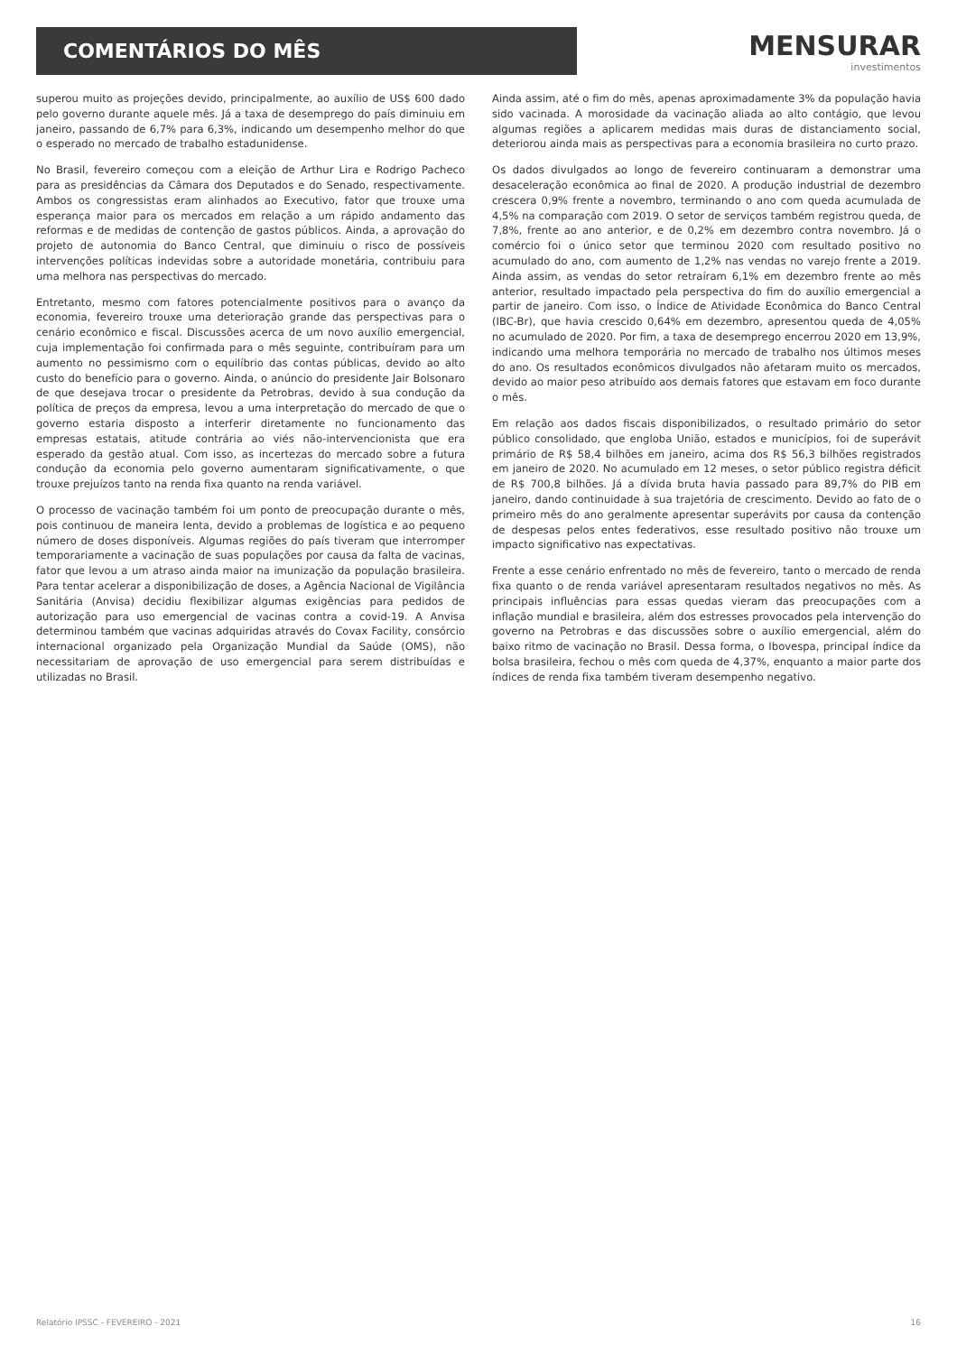COMENTÁRIOS DO MÊS
MENSURAR
investimentos
superou muito as projeções devido, principalmente, ao auxílio de US$ 600 dado pelo governo durante aquele mês. Já a taxa de desemprego do país diminuiu em janeiro, passando de 6,7% para 6,3%, indicando um desempenho melhor do que o esperado no mercado de trabalho estadunidense.
No Brasil, fevereiro começou com a eleição de Arthur Lira e Rodrigo Pacheco para as presidências da Câmara dos Deputados e do Senado, respectivamente. Ambos os congressistas eram alinhados ao Executivo, fator que trouxe uma esperança maior para os mercados em relação a um rápido andamento das reformas e de medidas de contenção de gastos públicos. Ainda, a aprovação do projeto de autonomia do Banco Central, que diminuiu o risco de possíveis intervenções políticas indevidas sobre a autoridade monetária, contribuiu para uma melhora nas perspectivas do mercado.
Entretanto, mesmo com fatores potencialmente positivos para o avanço da economia, fevereiro trouxe uma deterioração grande das perspectivas para o cenário econômico e fiscal. Discussões acerca de um novo auxílio emergencial, cuja implementação foi confirmada para o mês seguinte, contribuíram para um aumento no pessimismo com o equilíbrio das contas públicas, devido ao alto custo do benefício para o governo. Ainda, o anúncio do presidente Jair Bolsonaro de que desejava trocar o presidente da Petrobras, devido à sua condução da política de preços da empresa, levou a uma interpretação do mercado de que o governo estaria disposto a interferir diretamente no funcionamento das empresas estatais, atitude contrária ao viés não-intervencionista que era esperado da gestão atual. Com isso, as incertezas do mercado sobre a futura condução da economia pelo governo aumentaram significativamente, o que trouxe prejuízos tanto na renda fixa quanto na renda variável.
O processo de vacinação também foi um ponto de preocupação durante o mês, pois continuou de maneira lenta, devido a problemas de logística e ao pequeno número de doses disponíveis. Algumas regiões do país tiveram que interromper temporariamente a vacinação de suas populações por causa da falta de vacinas, fator que levou a um atraso ainda maior na imunização da população brasileira. Para tentar acelerar a disponibilização de doses, a Agência Nacional de Vigilância Sanitária (Anvisa) decidiu flexibilizar algumas exigências para pedidos de autorização para uso emergencial de vacinas contra a covid-19. A Anvisa determinou também que vacinas adquiridas através do Covax Facility, consórcio internacional organizado pela Organização Mundial da Saúde (OMS), não necessitariam de aprovação de uso emergencial para serem distribuídas e utilizadas no Brasil.
Ainda assim, até o fim do mês, apenas aproximadamente 3% da população havia sido vacinada. A morosidade da vacinação aliada ao alto contágio, que levou algumas regiões a aplicarem medidas mais duras de distanciamento social, deteriorou ainda mais as perspectivas para a economia brasileira no curto prazo.
Os dados divulgados ao longo de fevereiro continuaram a demonstrar uma desaceleração econômica ao final de 2020. A produção industrial de dezembro crescera 0,9% frente a novembro, terminando o ano com queda acumulada de 4,5% na comparação com 2019. O setor de serviços também registrou queda, de 7,8%, frente ao ano anterior, e de 0,2% em dezembro contra novembro. Já o comércio foi o único setor que terminou 2020 com resultado positivo no acumulado do ano, com aumento de 1,2% nas vendas no varejo frente a 2019. Ainda assim, as vendas do setor retraíram 6,1% em dezembro frente ao mês anterior, resultado impactado pela perspectiva do fim do auxílio emergencial a partir de janeiro. Com isso, o Índice de Atividade Econômica do Banco Central (IBC-Br), que havia crescido 0,64% em dezembro, apresentou queda de 4,05% no acumulado de 2020. Por fim, a taxa de desemprego encerrou 2020 em 13,9%, indicando uma melhora temporária no mercado de trabalho nos últimos meses do ano. Os resultados econômicos divulgados não afetaram muito os mercados, devido ao maior peso atribuído aos demais fatores que estavam em foco durante o mês.
Em relação aos dados fiscais disponibilizados, o resultado primário do setor público consolidado, que engloba União, estados e municípios, foi de superávit primário de R$ 58,4 bilhões em janeiro, acima dos R$ 56,3 bilhões registrados em janeiro de 2020. No acumulado em 12 meses, o setor público registra déficit de R$ 700,8 bilhões. Já a dívida bruta havia passado para 89,7% do PIB em janeiro, dando continuidade à sua trajetória de crescimento. Devido ao fato de o primeiro mês do ano geralmente apresentar superávits por causa da contenção de despesas pelos entes federativos, esse resultado positivo não trouxe um impacto significativo nas expectativas.
Frente a esse cenário enfrentado no mês de fevereiro, tanto o mercado de renda fixa quanto o de renda variável apresentaram resultados negativos no mês. As principais influências para essas quedas vieram das preocupações com a inflação mundial e brasileira, além dos estresses provocados pela intervenção do governo na Petrobras e das discussões sobre o auxílio emergencial, além do baixo ritmo de vacinação no Brasil. Dessa forma, o Ibovespa, principal índice da bolsa brasileira, fechou o mês com queda de 4,37%, enquanto a maior parte dos índices de renda fixa também tiveram desempenho negativo.
Relatório IPSSC - FEVEREIRO - 2021 16